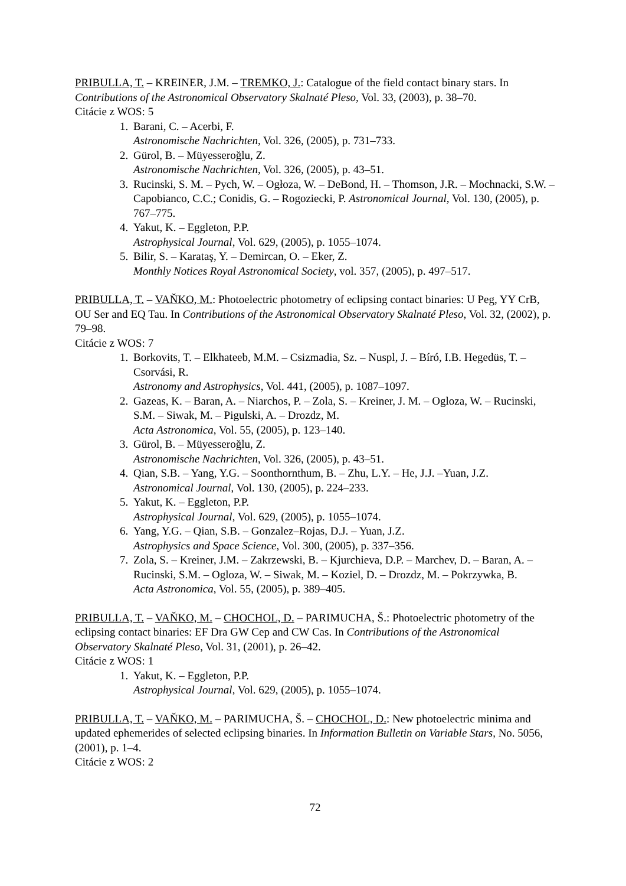PRIBULLA, T. – KREINER, J.M. – TREMKO, J.: Catalogue of the field contact binary stars. In Contributions of the Astronomical Observatory Skalnaté Pleso, Vol. 33, (2003), p. 38–70.
Citácie z WOS: 5
1. Barani, C. – Acerbi, F.
Astronomische Nachrichten, Vol. 326, (2005), p. 731–733.
2. Gürol, B. – Müyesseroğlu, Z.
Astronomische Nachrichten, Vol. 326, (2005), p. 43–51.
3. Rucinski, S. M. – Pych, W. – Ogłoza, W. – DeBond, H. – Thomson, J.R. – Mochnacki, S.W. – Capobianco, C.C.; Conidis, G. – Rogoziecki, P. Astronomical Journal, Vol. 130, (2005), p. 767–775.
4. Yakut, K. – Eggleton, P.P.
Astrophysical Journal, Vol. 629, (2005), p. 1055–1074.
5. Bilir, S. – Karataş, Y. – Demircan, O. – Eker, Z.
Monthly Notices Royal Astronomical Society, vol. 357, (2005), p. 497–517.
PRIBULLA, T. – VAŇKO, M.: Photoelectric photometry of eclipsing contact binaries: U Peg, YY CrB, OU Ser and EQ Tau. In Contributions of the Astronomical Observatory Skalnaté Pleso, Vol. 32, (2002), p. 79–98.
Citácie z WOS: 7
1. Borkovits, T. – Elkhateeb, M.M. – Csizmadia, Sz. – Nuspl, J. – Bíró, I.B. Hegedüs, T. – Csorvási, R.
Astronomy and Astrophysics, Vol. 441, (2005), p. 1087–1097.
2. Gazeas, K. – Baran, A. – Niarchos, P. – Zola, S. – Kreiner, J. M. – Ogloza, W. – Rucinski, S.M. – Siwak, M. – Pigulski, A. – Drozdz, M.
Acta Astronomica, Vol. 55, (2005), p. 123–140.
3. Gürol, B. – Müyesseroğlu, Z.
Astronomische Nachrichten, Vol. 326, (2005), p. 43–51.
4. Qian, S.B. – Yang, Y.G. – Soonthornthum, B. – Zhu, L.Y. – He, J.J. –Yuan, J.Z.
Astronomical Journal, Vol. 130, (2005), p. 224–233.
5. Yakut, K. – Eggleton, P.P.
Astrophysical Journal, Vol. 629, (2005), p. 1055–1074.
6. Yang, Y.G. – Qian, S.B. – Gonzalez–Rojas, D.J. – Yuan, J.Z.
Astrophysics and Space Science, Vol. 300, (2005), p. 337–356.
7. Zola, S. – Kreiner, J.M. – Zakrzewski, B. – Kjurchieva, D.P. – Marchev, D. – Baran, A. – Rucinski, S.M. – Ogloza, W. – Siwak, M. – Koziel, D. – Drozdz, M. – Pokrzywka, B.
Acta Astronomica, Vol. 55, (2005), p. 389–405.
PRIBULLA, T. – VAŇKO, M. – CHOCHOL, D. – PARIMUCHA, Š.: Photoelectric photometry of the eclipsing contact binaries: EF Dra GW Cep and CW Cas. In Contributions of the Astronomical Observatory Skalnaté Pleso, Vol. 31, (2001), p. 26–42.
Citácie z WOS: 1
1. Yakut, K. – Eggleton, P.P.
Astrophysical Journal, Vol. 629, (2005), p. 1055–1074.
PRIBULLA, T. – VAŇKO, M. – PARIMUCHA, Š. – CHOCHOL, D.: New photoelectric minima and updated ephemerides of selected eclipsing binaries. In Information Bulletin on Variable Stars, No. 5056, (2001), p. 1–4.
Citácie z WOS: 2
72